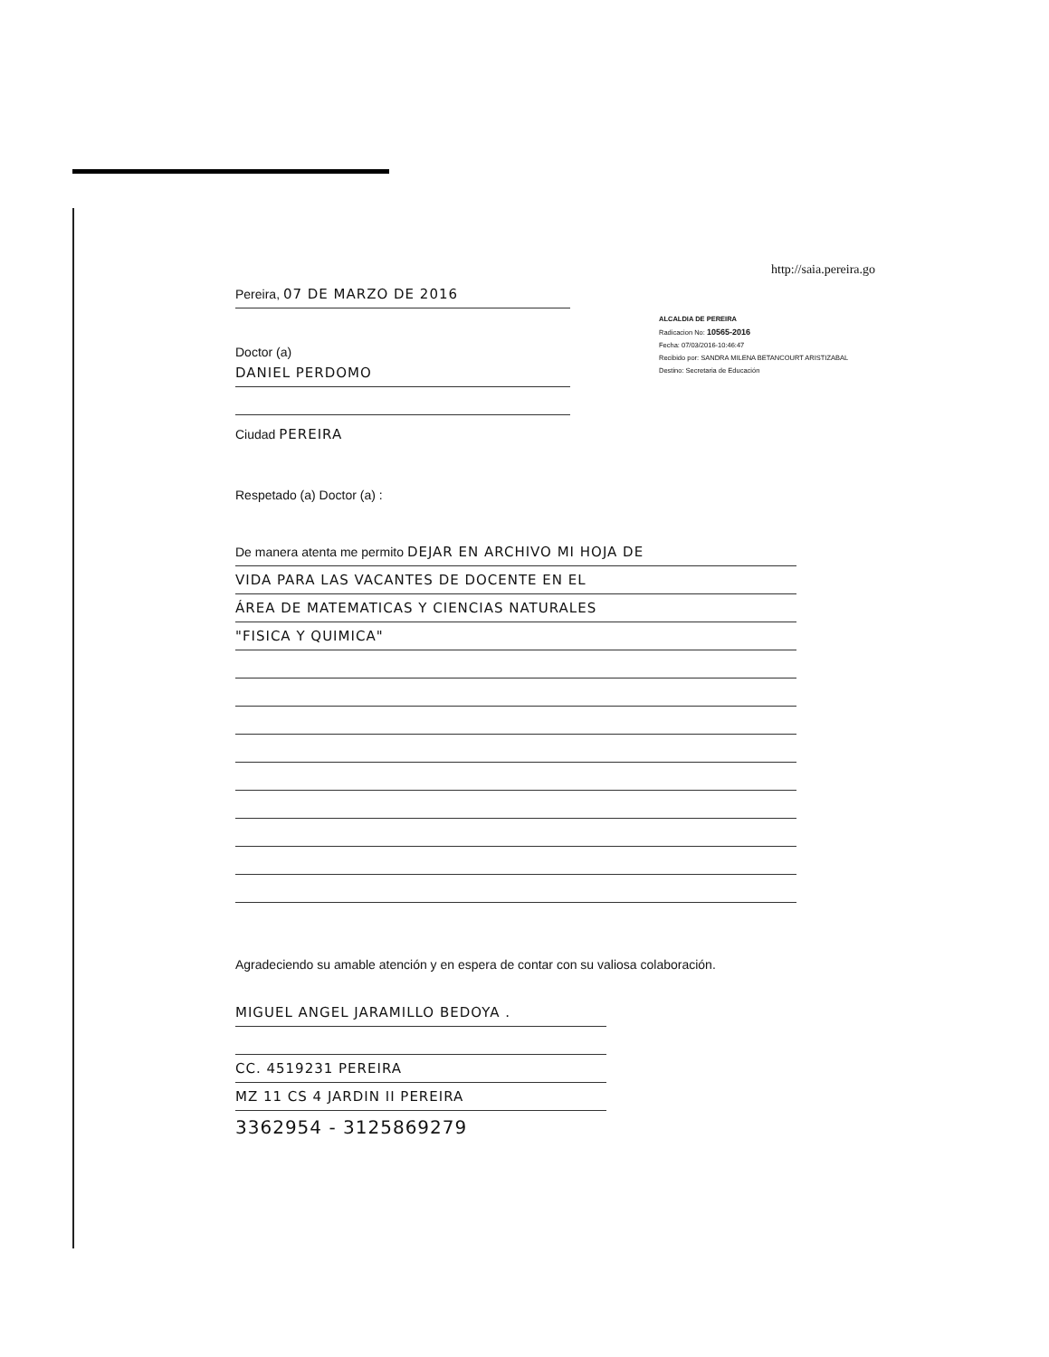http://saia.pereira.go
ALCALDIA DE PEREIRA
Radicacion No: 10565-2016
Fecha: 07/03/2016-10:46:47
Recibido por: SANDRA MILENA BETANCOURT ARISTIZABAL
Destino: Secretaria de Educación
Pereira, 07 DE MARZO DE 2016
Doctor (a)
DANIEL PERDOMO
Ciudad PEREIRA
Respetado (a) Doctor (a) :
De manera atenta me permito DEJAR EN ARCHIVO MI HOJA DE
VIDA PARA LAS VACANTES DE DOCENTE EN EL
ÁREA DE MATEMATICAS Y CIENCIAS NATURALES
"FISICA Y QUIMICA"
Agradeciendo su amable atención y en espera de contar con su valiosa colaboración.
MIGUEL ANGEL JARAMILLO BEDOYA .
CC. 4519231 PEREIRA
MZ 11 CS 4 JARDIN II PEREIRA
3362954 - 3125869279